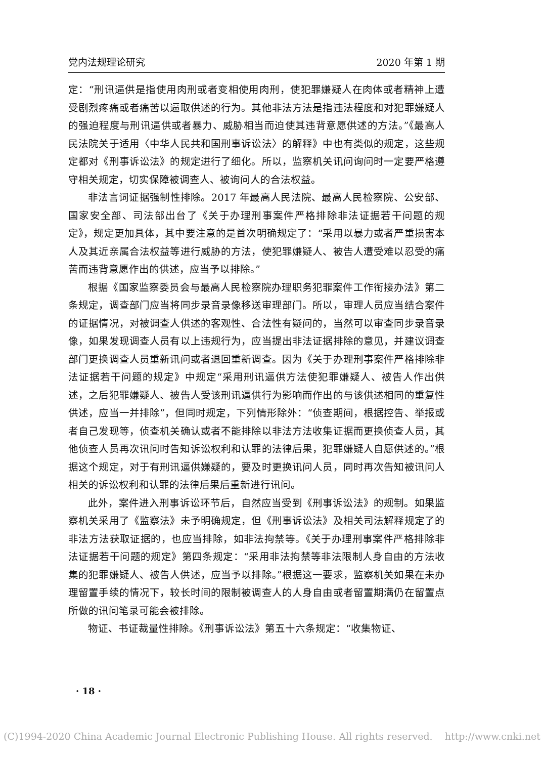党内法规理论研究 2020 年第 1 期
定：“刑讯逼供是指使用肉刑或者变相使用肉刑，使犯罪嫌疑人在肉体或者精神上遭受剧烈疼痛或者痛苦以逼取供述的行为。其他非法方法是指违法程度和对犯罪嫌疑人的强迫程度与刑讯逼供或者暴力、威胁相当而迫使其违背意愿供述的方法。”《最高人民法院关于适用〈中华人民共和国刑事诉讼法〉的解释》中也有类似的规定，这些规定都对《刑事诉讼法》的规定进行了细化。所以，监察机关讯问询问时一定要严格遵守相关规定，切实保障被调查人、被询问人的合法权益。
非法言词证据强制性排除。2017 年最高人民法院、最高人民检察院、公安部、国家安全部、司法部出台了《关于办理刑事案件严格排除非法证据若干问题的规定》，规定更加具体，其中要注意的是首次明确规定了：“采用以暴力或者严重损害本人及其近亲属合法权益等进行威胁的方法，使犯罪嫌疑人、被告人遭受难以忍受的痛苦而违背意愿作出的供述，应当予以排除。”
根据《国家监察委员会与最高人民检察院办理职务犯罪案件工作衔接办法》第二条规定，调查部门应当将同步录音录像移送审理部门。所以，审理人员应当结合案件的证据情况，对被调查人供述的客观性、合法性有疑问的，当然可以审查同步录音录像，如果发现调查人员有以上违规行为，应当提出非法证据排除的意见，并建议调查部门更换调查人员重新讯问或者退回重新调查。因为《关于办理刑事案件严格排除非法证据若干问题的规定》中规定“采用刑讯逼供方法使犯罪嫌疑人、被告人作出供述，之后犯罪嫌疑人、被告人受该刑讯逼供行为影响而作出的与该供述相同的重复性供述，应当一并排除”，但同时规定，下列情形除外：“侦查期间，根据控告、举报或者自己发现等，侦查机关确认或者不能排除以非法方法收集证据而更换侦查人员，其他侦查人员再次讯问时告知诉讼权利和认罪的法律后果，犯罪嫌疑人自愿供述的。”根据这个规定，对于有刑讯逼供嫌疑的，要及时更换讯问人员，同时再次告知被讯问人相关的诉讼权利和认罪的法律后果后重新进行讯问。
此外，案件进入刑事诉讼环节后，自然应当受到《刑事诉讼法》的规制。如果监察机关采用了《监察法》未予明确规定，但《刑事诉讼法》及相关司法解释规定了的非法方法获取证据的，也应当排除，如非法拘禁等。《关于办理刑事案件严格排除非法证据若干问题的规定》第四条规定：“采用非法拘禁等非法限制人身自由的方法收集的犯罪嫌疑人、被告人供述，应当予以排除。”根据这一要求，监察机关如果在未办理留置手续的情况下，较长时间的限制被调查人的人身自由或者留置期满仍在留置点所做的讯问笔录可能会被排除。
物证、书证裁量性排除。《刑事诉讼法》第五十六条规定：“收集物证、
· 18 ·
(C)1994-2020 China Academic Journal Electronic Publishing House. All rights reserved. http://www.cnki.net